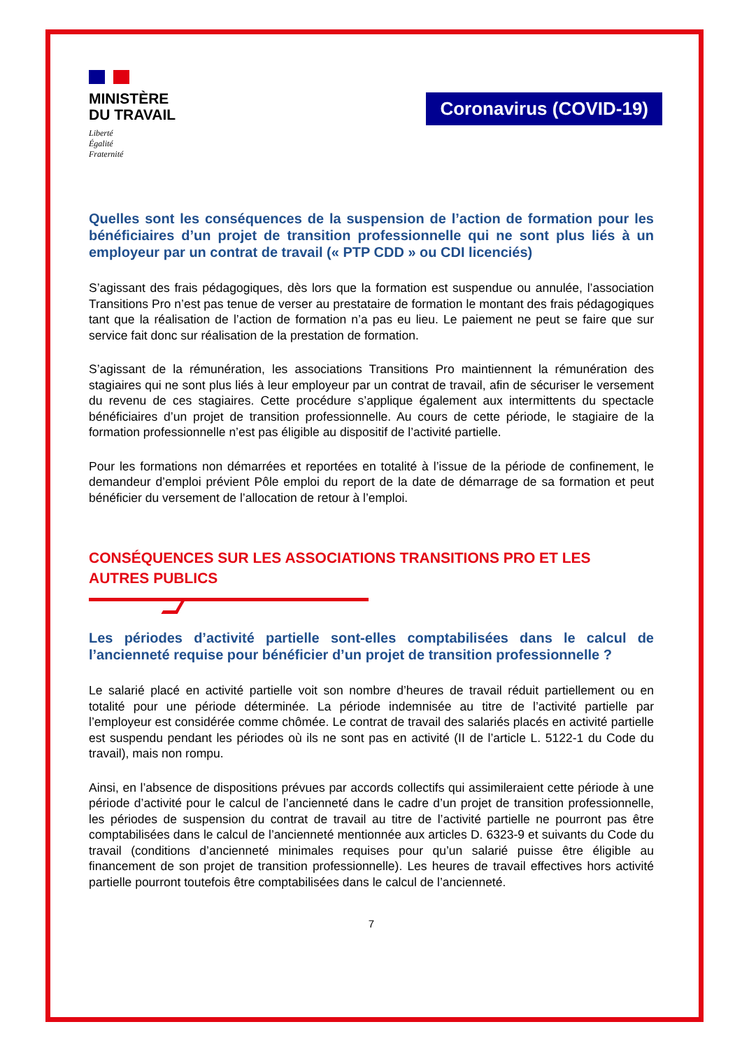MINISTÈRE
DU TRAVAIL
Liberté
Égalité
Fraternité
Coronavirus (COVID-19)
Quelles sont les conséquences de la suspension de l’action de formation pour les bénéficiaires d’un projet de transition professionnelle qui ne sont plus liés à un employeur par un contrat de travail (« PTP CDD » ou CDI licenciés)
S’agissant des frais pédagogiques, dès lors que la formation est suspendue ou annulée, l’association Transitions Pro n’est pas tenue de verser au prestataire de formation le montant des frais pédagogiques tant que la réalisation de l’action de formation n’a pas eu lieu. Le paiement ne peut se faire que sur service fait donc sur réalisation de la prestation de formation.
S’agissant de la rémunération, les associations Transitions Pro maintiennent la rémunération des stagiaires qui ne sont plus liés à leur employeur par un contrat de travail, afin de sécuriser le versement du revenu de ces stagiaires. Cette procédure s’applique également aux intermittents du spectacle bénéficiaires d’un projet de transition professionnelle. Au cours de cette période, le stagiaire de la formation professionnelle n’est pas éligible au dispositif de l’activité partielle.
Pour les formations non démarrées et reportées en totalité à l’issue de la période de confinement, le demandeur d’emploi prévient Pôle emploi du report de la date de démarrage de sa formation et peut bénéficier du versement de l’allocation de retour à l’emploi.
CONSÉQUENCES SUR LES ASSOCIATIONS TRANSITIONS PRO ET LES AUTRES PUBLICS
Les périodes d’activité partielle sont-elles comptabilisées dans le calcul de l’ancienneté requise pour bénéficier d’un projet de transition professionnelle ?
Le salarié placé en activité partielle voit son nombre d’heures de travail réduit partiellement ou en totalité pour une période déterminée. La période indemnisée au titre de l’activité partielle par l’employeur est considérée comme chômée. Le contrat de travail des salariés placés en activité partielle est suspendu pendant les périodes où ils ne sont pas en activité (II de l’article L. 5122-1 du Code du travail), mais non rompu.
Ainsi, en l’absence de dispositions prévues par accords collectifs qui assimileraient cette période à une période d’activité pour le calcul de l’ancienneté dans le cadre d’un projet de transition professionnelle, les périodes de suspension du contrat de travail au titre de l’activité partielle ne pourront pas être comptabilisées dans le calcul de l’ancienneté mentionnée aux articles D. 6323-9 et suivants du Code du travail (conditions d’ancienneté minimales requises pour qu’un salarié puisse être éligible au financement de son projet de transition professionnelle). Les heures de travail effectives hors activité partielle pourront toutefois être comptabilisées dans le calcul de l’ancienneté.
7